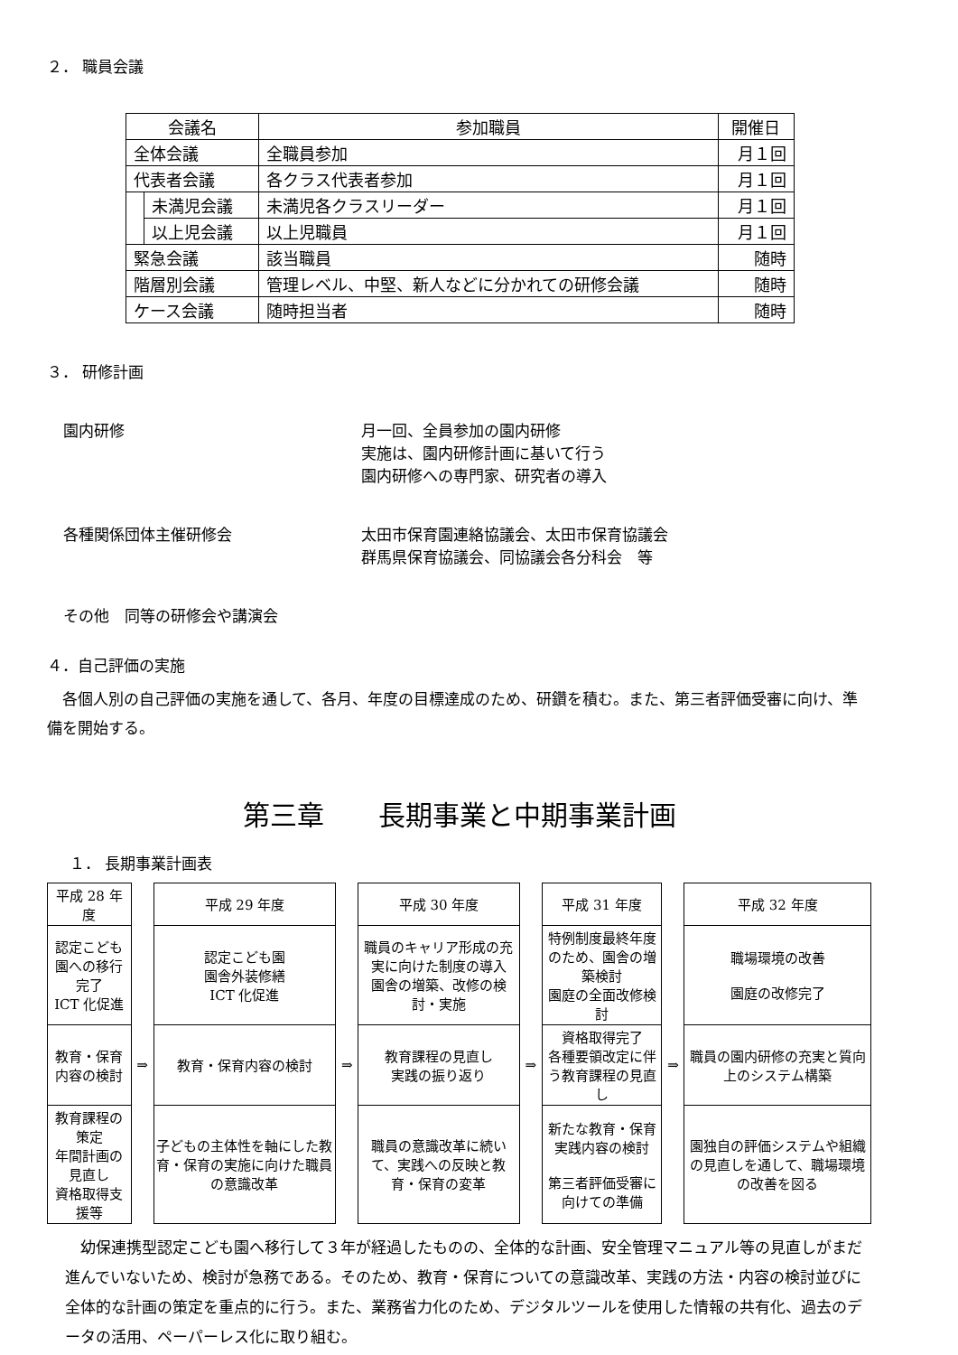２． 職員会議
| 会議名 | | 参加職員 | 開催日 |
| --- | --- | --- | --- |
| 全体会議 | | 全職員参加 | 月１回 |
| 代表者会議 | | 各クラス代表者参加 | 月１回 |
| | 未満児会議 | 未満児各クラスリーダー | 月１回 |
| | 以上児会議 | 以上児職員 | 月１回 |
| 緊急会議 | | 該当職員 | 随時 |
| 階層別会議 | | 管理レベル、中堅、新人などに分かれての研修会議 | 随時 |
| ケース会議 | | 随時担当者 | 随時 |
３． 研修計画
園内研修 月一回、全員参加の園内研修
実施は、園内研修計画に基いて行う
園内研修への専門家、研究者の導入
各種関係団体主催研修会 太田市保育園連絡協議会、太田市保育協議会
群馬県保育協議会、同協議会各分科会　等
その他　同等の研修会や講演会
４．自己評価の実施
　各個人別の自己評価の実施を通して、各月、年度の目標達成のため、研鑽を積む。また、第三者評価受審に向け、準備を開始する。
第三章　　長期事業と中期事業計画
１． 長期事業計画表
| 平成 28 年度 | | 平成 29 年度 | | 平成 30 年度 | | 平成 31 年度 | | 平成 32 年度 |
| 認定こども園への移行完了 ICT 化促進 | | 認定こども園 園舎外装修繕 ICT 化促進 | | 職員のキャリア形成の充実に向けた制度の導入 園舎の増築、改修の検討・実施 | | 特例制度最終年度のため、園舎の増築検討 園庭の全面改修検討 | | 職場環境の改善 園庭の改修完了 |
| 教育・保育内容の検討 | ⇒ | 教育・保育内容の検討 | ⇒ | 教育課程の見直し 実践の振り返り | ⇒ | 資格取得完了 各種要領改定に伴う教育課程の見直し | ⇒ | 職員の園内研修の充実と質向上のシステム構築 |
| 教育課程の策定 年間計画の見直し 資格取得支援等 | | 子どもの主体性を軸にした教育・保育の実施に向けた職員の意識改革 | | 職員の意識改革に続いて、実践への反映と教育・保育の変革 | | 新たな教育・保育実践内容の検討 第三者評価受審に向けての準備 | | 園独自の評価システムや組織の見直しを通して、職場環境の改善を図る |
　幼保連携型認定こども園へ移行して３年が経過したものの、全体的な計画、安全管理マニュアル等の見直しがまだ進んでいないため、検討が急務である。そのため、教育・保育についての意識改革、実践の方法・内容の検討並びに全体的な計画の策定を重点的に行う。また、業務省力化のため、デジタルツールを使用した情報の共有化、過去のデータの活用、ペーパーレス化に取り組む。